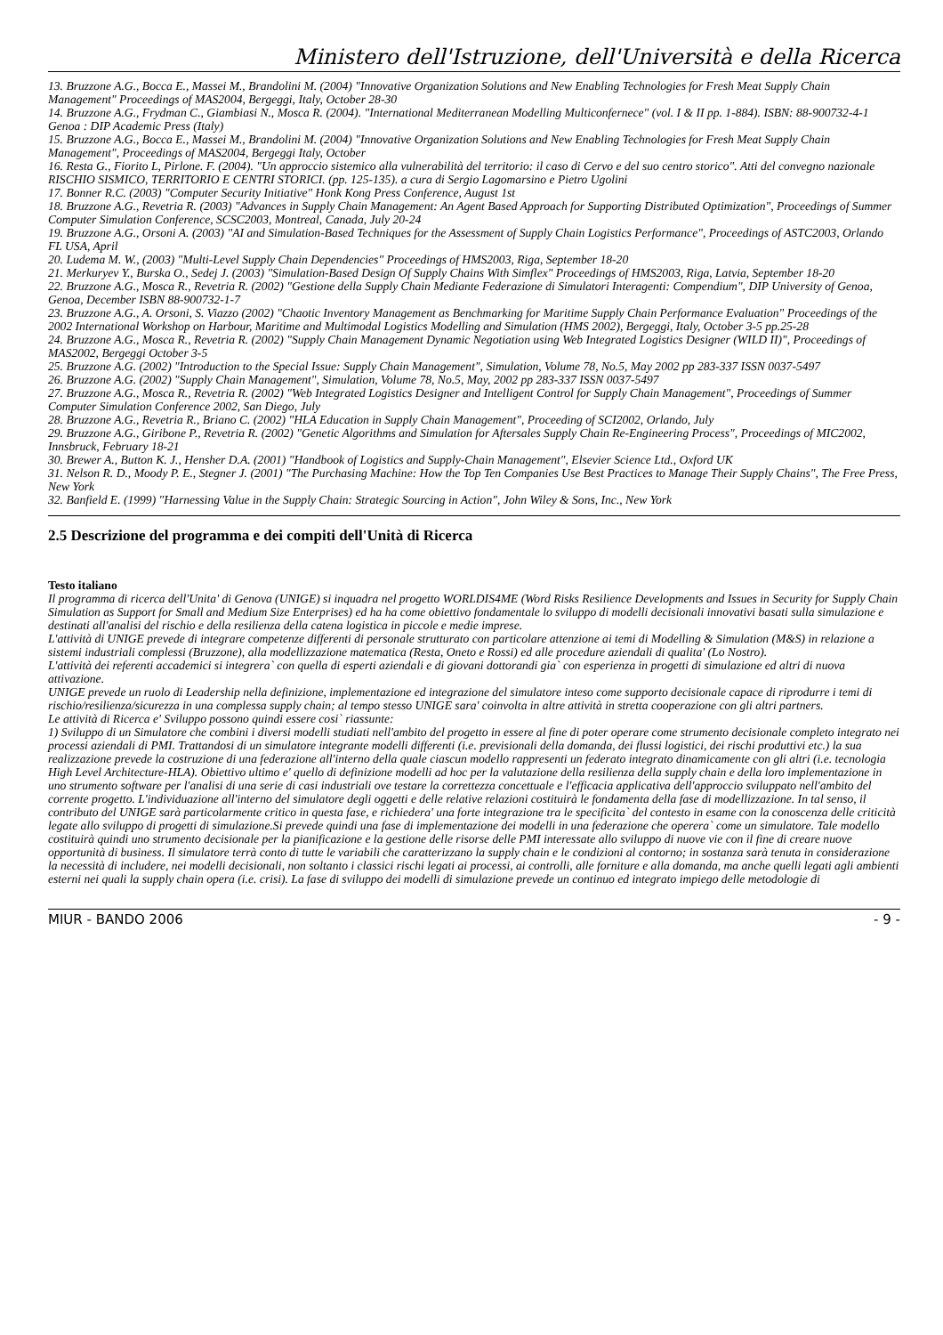Ministero dell'Istruzione, dell'Università e della Ricerca
13. Bruzzone A.G., Bocca E., Massei M., Brandolini M. (2004) "Innovative Organization Solutions and New Enabling Technologies for Fresh Meat Supply Chain Management" Proceedings of MAS2004, Bergeggi, Italy, October 28-30
14. Bruzzone A.G., Frydman C., Giambiasi N., Mosca R. (2004). "International Mediterranean Modelling Multiconfernece" (vol. I & II pp. 1-884). ISBN: 88-900732-4-1 Genoa : DIP Academic Press (Italy)
15. Bruzzone A.G., Bocca E., Massei M., Brandolini M. (2004) "Innovative Organization Solutions and New Enabling Technologies for Fresh Meat Supply Chain Management", Proceedings of MAS2004, Bergeggi Italy, October
16. Resta G., Fiorito L, Pirlone. F. (2004). "Un approccio sistemico alla vulnerabilità del territorio: il caso di Cervo e del suo centro storico". Atti del convegno nazionale RISCHIO SISMICO, TERRITORIO E CENTRI STORICI. (pp. 125-135). a cura di Sergio Lagomarsino e Pietro Ugolini
17. Bonner R.C. (2003) "Computer Security Initiative" Honk Kong Press Conference, August 1st
18. Bruzzone A.G., Revetria R. (2003) "Advances in Supply Chain Management: An Agent Based Approach for Supporting Distributed Optimization", Proceedings of Summer Computer Simulation Conference, SCSC2003, Montreal, Canada, July 20-24
19. Bruzzone A.G., Orsoni A. (2003) "AI and Simulation-Based Techniques for the Assessment of Supply Chain Logistics Performance", Proceedings of ASTC2003, Orlando FL USA, April
20. Ludema M. W., (2003) "Multi-Level Supply Chain Dependencies" Proceedings of HMS2003, Riga, September 18-20
21. Merkuryev Y., Burska O., Sedej J. (2003) "Simulation-Based Design Of Supply Chains With Simflex" Proceedings of HMS2003, Riga, Latvia, September 18-20
22. Bruzzone A.G., Mosca R., Revetria R. (2002) "Gestione della Supply Chain Mediante Federazione di Simulatori Interagenti: Compendium", DIP University of Genoa, Genoa, December ISBN 88-900732-1-7
23. Bruzzone A.G., A. Orsoni, S. Viazzo (2002) "Chaotic Inventory Management as Benchmarking for Maritime Supply Chain Performance Evaluation" Proceedings of the 2002 International Workshop on Harbour, Maritime and Multimodal Logistics Modelling and Simulation (HMS 2002), Bergeggi, Italy, October 3-5 pp.25-28
24. Bruzzone A.G., Mosca R., Revetria R. (2002) "Supply Chain Management Dynamic Negotiation using Web Integrated Logistics Designer (WILD II)", Proceedings of MAS2002, Bergeggi October 3-5
25. Bruzzone A.G. (2002) "Introduction to the Special Issue: Supply Chain Management", Simulation, Volume 78, No.5, May 2002 pp 283-337 ISSN 0037-5497
26. Bruzzone A.G. (2002) "Supply Chain Management", Simulation, Volume 78, No.5, May, 2002 pp 283-337 ISSN 0037-5497
27. Bruzzone A.G., Mosca R., Revetria R. (2002) "Web Integrated Logistics Designer and Intelligent Control for Supply Chain Management", Proceedings of Summer Computer Simulation Conference 2002, San Diego, July
28. Bruzzone A.G., Revetria R., Briano C. (2002) "HLA Education in Supply Chain Management", Proceeding of SCI2002, Orlando, July
29. Bruzzone A.G., Giribone P., Revetria R. (2002) "Genetic Algorithms and Simulation for Aftersales Supply Chain Re-Engineering Process", Proceedings of MIC2002, Innsbruck, February 18-21
30. Brewer A., Button K. J., Hensher D.A. (2001) "Handbook of Logistics and Supply-Chain Management", Elsevier Science Ltd., Oxford UK
31. Nelson R. D., Moody P. E., Stegner J. (2001) "The Purchasing Machine: How the Top Ten Companies Use Best Practices to Manage Their Supply Chains", The Free Press, New York
32. Banfield E. (1999) "Harnessing Value in the Supply Chain: Strategic Sourcing in Action", John Wiley & Sons, Inc., New York
2.5 Descrizione del programma e dei compiti dell'Unità di Ricerca
Testo italiano
Il programma di ricerca dell'Unita' di Genova (UNIGE) si inquadra nel progetto WORLDIS4ME (Word Risks Resilience Developments and Issues in Security for Supply Chain Simulation as Support for Small and Medium Size Enterprises) ed ha ha come obiettivo fondamentale lo sviluppo di modelli decisionali innovativi basati sulla simulazione e destinati all'analisi del rischio e della resilienza della catena logistica in piccole e medie imprese.
L'attività di UNIGE prevede di integrare competenze differenti di personale strutturato con particolare attenzione ai temi di Modelling & Simulation (M&S) in relazione a sistemi industriali complessi (Bruzzone), alla modellizzazione matematica (Resta, Oneto e Rossi) ed alle procedure aziendali di qualita' (Lo Nostro).
L'attività dei referenti accademici si integrera` con quella di esperti aziendali e di giovani dottorandi gia` con esperienza in progetti di simulazione ed altri di nuova attivazione.
UNIGE prevede un ruolo di Leadership nella definizione, implementazione ed integrazione del simulatore inteso come supporto decisionale capace di riprodurre i temi di rischio/resilienza/sicurezza in una complessa supply chain; al tempo stesso UNIGE sara' coinvolta in altre attività in stretta cooperazione con gli altri partners.
Le attività di Ricerca e' Sviluppo possono quindi essere cosi` riassunte:
1) Sviluppo di un Simulatore che combini i diversi modelli studiati nell'ambito del progetto in essere al fine di poter operare come strumento decisionale completo integrato nei processi aziendali di PMI. Trattandosi di un simulatore integrante modelli differenti (i.e. previsionali della domanda, dei flussi logistici, dei rischi produttivi etc.) la sua realizzazione prevede la costruzione di una federazione all'interno della quale ciascun modello rappresenti un federato integrato dinamicamente con gli altri (i.e. tecnologia High Level Architecture-HLA). Obiettivo ultimo e' quello di definizione modelli ad hoc per la valutazione della resilienza della supply chain e della loro implementazione in uno strumento software per l'analisi di una serie di casi industriali ove testare la correttezza concettuale e l'efficacia applicativa dell'approccio sviluppato nell'ambito del corrente progetto. L'individuazione all'interno del simulatore degli oggetti e delle relative relazioni costituirà le fondamenta della fase di modellizzazione. In tal senso, il contributo del UNIGE sarà particolarmente critico in questa fase, e richiedera' una forte integrazione tra le specificita` del contesto in esame con la conoscenza delle criticità legate allo sviluppo di progetti di simulazione.Si prevede quindi una fase di implementazione dei modelli in una federazione che operera` come un simulatore. Tale modello costituirà quindi uno strumento decisionale per la pianificazione e la gestione delle risorse delle PMI interessate allo sviluppo di nuove vie con il fine di creare nuove opportunità di business. Il simulatore terrà conto di tutte le variabili che caratterizzano la supply chain e le condizioni al contorno; in sostanza sarà tenuta in considerazione la necessità di includere, nei modelli decisionali, non soltanto i classici rischi legati ai processi, ai controlli, alle forniture e alla domanda, ma anche quelli legati agli ambienti esterni nei quali la supply chain opera (i.e. crisi). La fase di sviluppo dei modelli di simulazione prevede un continuo ed integrato impiego delle metodologie di
MIUR - BANDO 2006 - 9 -